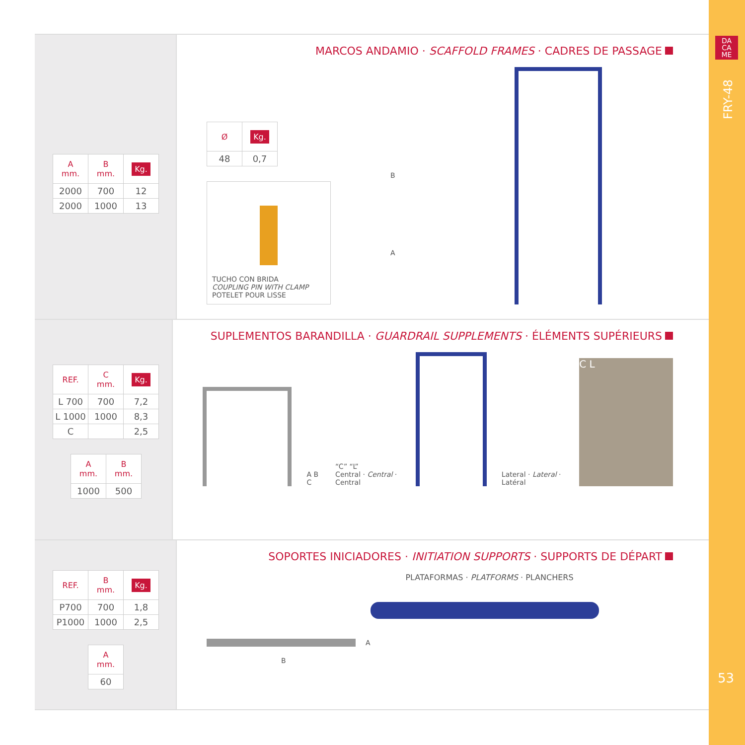DA
CA
ME
FRY-48
53
| A mm. | B mm. | Kg. |
| --- | --- | --- |
| 2000 | 700 | 12 |
| 2000 | 1000 | 13 |
MARCOS ANDAMIO · SCAFFOLD FRAMES · CADRES DE PASSAGE
| Ø | Kg. |
| --- | --- |
| 48 | 0,7 |
TUCHO CON BRIDA
COUPLING PIN WITH CLAMP
POTELET POUR LISSE
B
A
| REF. | C mm. | Kg. |
| --- | --- | --- |
| L 700 | 700 | 7,2 |
| L 1000 | 1000 | 8,3 |
| C | | 2,5 |
| A mm. | B mm. |
| --- | --- |
| 1000 | 500 |
SUPLEMENTOS BARANDILLA · GUARDRAIL SUPPLEMENTS · ÉLÉMENTS SUPÉRIEURS
A B C
“C” “L”
Central · Central · Central
Lateral · Lateral · Latéral
C L
| REF. | B mm. | Kg. |
| --- | --- | --- |
| P700 | 700 | 1,8 |
| P1000 | 1000 | 2,5 |
| A mm. |
| --- |
| 60 |
SOPORTES INICIADORES · INITIATION SUPPORTS · SUPPORTS DE DÉPART
PLATAFORMAS · PLATFORMS · PLANCHERS
A
B